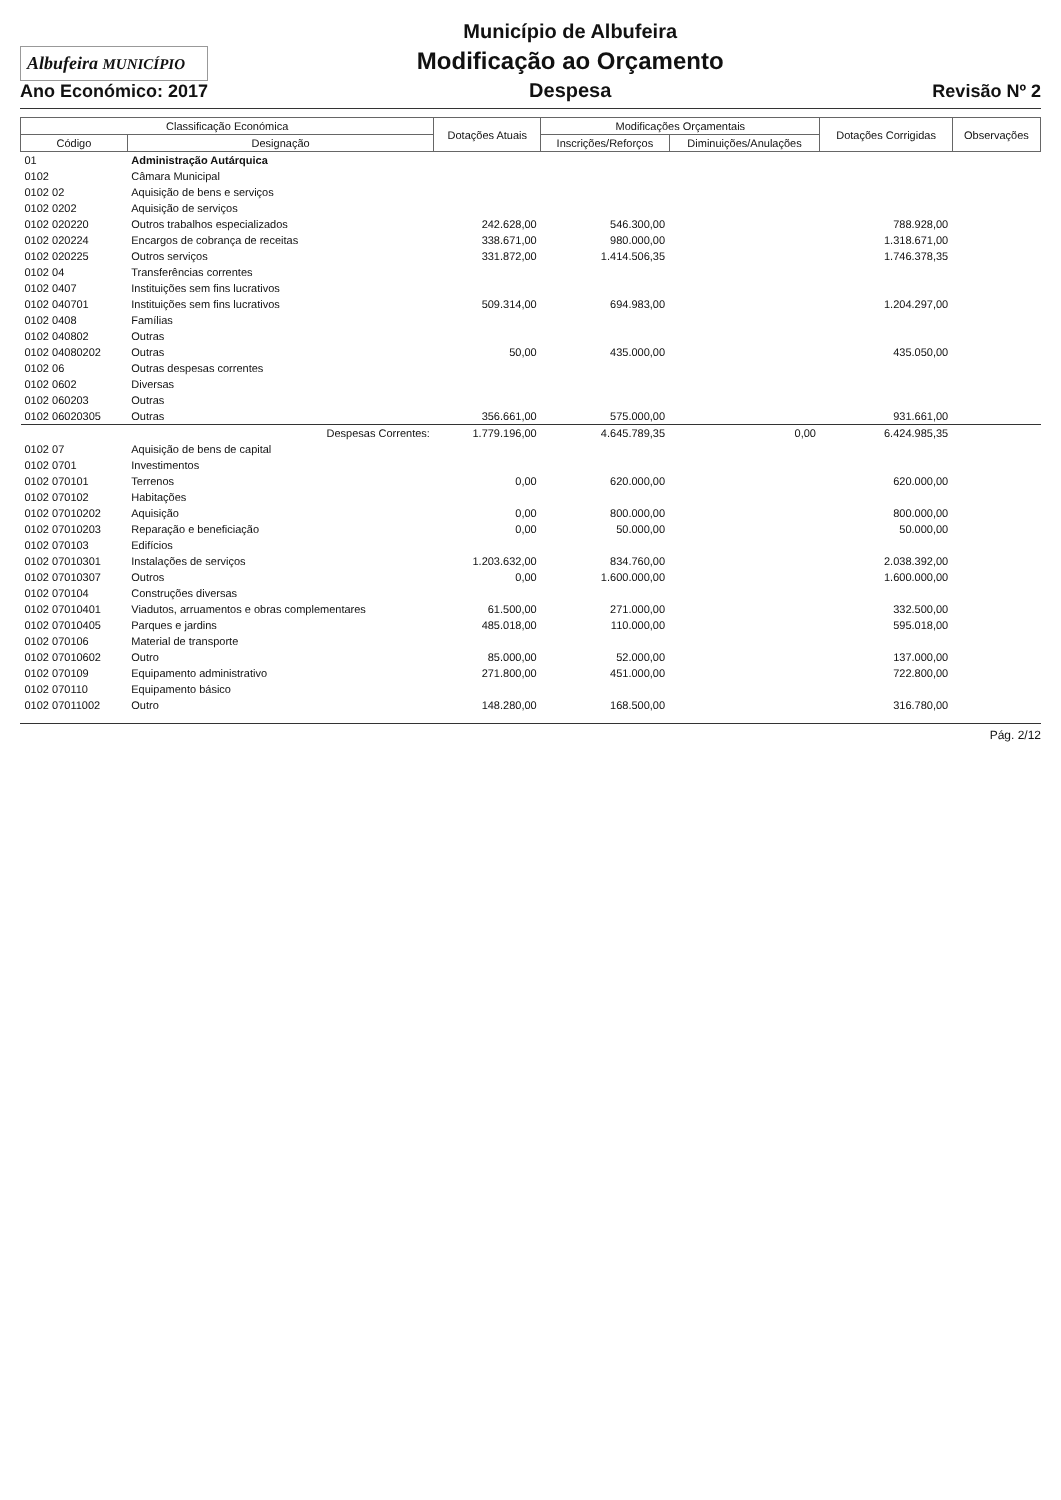Albufeira MUNICÍPIO
Ano Económico: 2017
Município de Albufeira
Modificação ao Orçamento
Despesa
Revisão Nº 2
| Classificação Económica | | Dotações Atuais | Modificações Orçamentais | | Dotações Corrigidas | Observações |
| --- | --- | --- | --- | --- | --- | --- |
| Código | Designação | | Inscrições/Reforços | Diminuições/Anulações | | |
| 01 | Administração Autárquica | | | | | |
| 0102 | Câmara Municipal | | | | | |
| 0102 02 | Aquisição de bens e serviços | | | | | |
| 0102 0202 | Aquisição de serviços | | | | | |
| 0102 020220 | Outros trabalhos especializados | 242.628,00 | 546.300,00 | | 788.928,00 | |
| 0102 020224 | Encargos de cobrança de receitas | 338.671,00 | 980.000,00 | | 1.318.671,00 | |
| 0102 020225 | Outros serviços | 331.872,00 | 1.414.506,35 | | 1.746.378,35 | |
| 0102 04 | Transferências correntes | | | | | |
| 0102 0407 | Instituições sem fins lucrativos | | | | | |
| 0102 040701 | Instituições sem fins lucrativos | 509.314,00 | 694.983,00 | | 1.204.297,00 | |
| 0102 0408 | Famílias | | | | | |
| 0102 040802 | Outras | | | | | |
| 0102 04080202 | Outras | 50,00 | 435.000,00 | | 435.050,00 | |
| 0102 06 | Outras despesas correntes | | | | | |
| 0102 0602 | Diversas | | | | | |
| 0102 060203 | Outras | | | | | |
| 0102 06020305 | Outras | 356.661,00 | 575.000,00 | | 931.661,00 | |
| | Despesas Correntes: | 1.779.196,00 | 4.645.789,35 | 0,00 | 6.424.985,35 | |
| 0102 07 | Aquisição de bens de capital | | | | | |
| 0102 0701 | Investimentos | | | | | |
| 0102 070101 | Terrenos | 0,00 | 620.000,00 | | 620.000,00 | |
| 0102 070102 | Habitações | | | | | |
| 0102 07010202 | Aquisição | 0,00 | 800.000,00 | | 800.000,00 | |
| 0102 07010203 | Reparação e beneficiação | 0,00 | 50.000,00 | | 50.000,00 | |
| 0102 070103 | Edifícios | | | | | |
| 0102 07010301 | Instalações de serviços | 1.203.632,00 | 834.760,00 | | 2.038.392,00 | |
| 0102 07010307 | Outros | 0,00 | 1.600.000,00 | | 1.600.000,00 | |
| 0102 070104 | Construções diversas | | | | | |
| 0102 07010401 | Viadutos, arruamentos e obras complementares | 61.500,00 | 271.000,00 | | 332.500,00 | |
| 0102 07010405 | Parques e jardins | 485.018,00 | 110.000,00 | | 595.018,00 | |
| 0102 070106 | Material de transporte | | | | | |
| 0102 07010602 | Outro | 85.000,00 | 52.000,00 | | 137.000,00 | |
| 0102 070109 | Equipamento administrativo | 271.800,00 | 451.000,00 | | 722.800,00 | |
| 0102 070110 | Equipamento básico | | | | | |
| 0102 07011002 | Outro | 148.280,00 | 168.500,00 | | 316.780,00 | |
Pág. 2/12